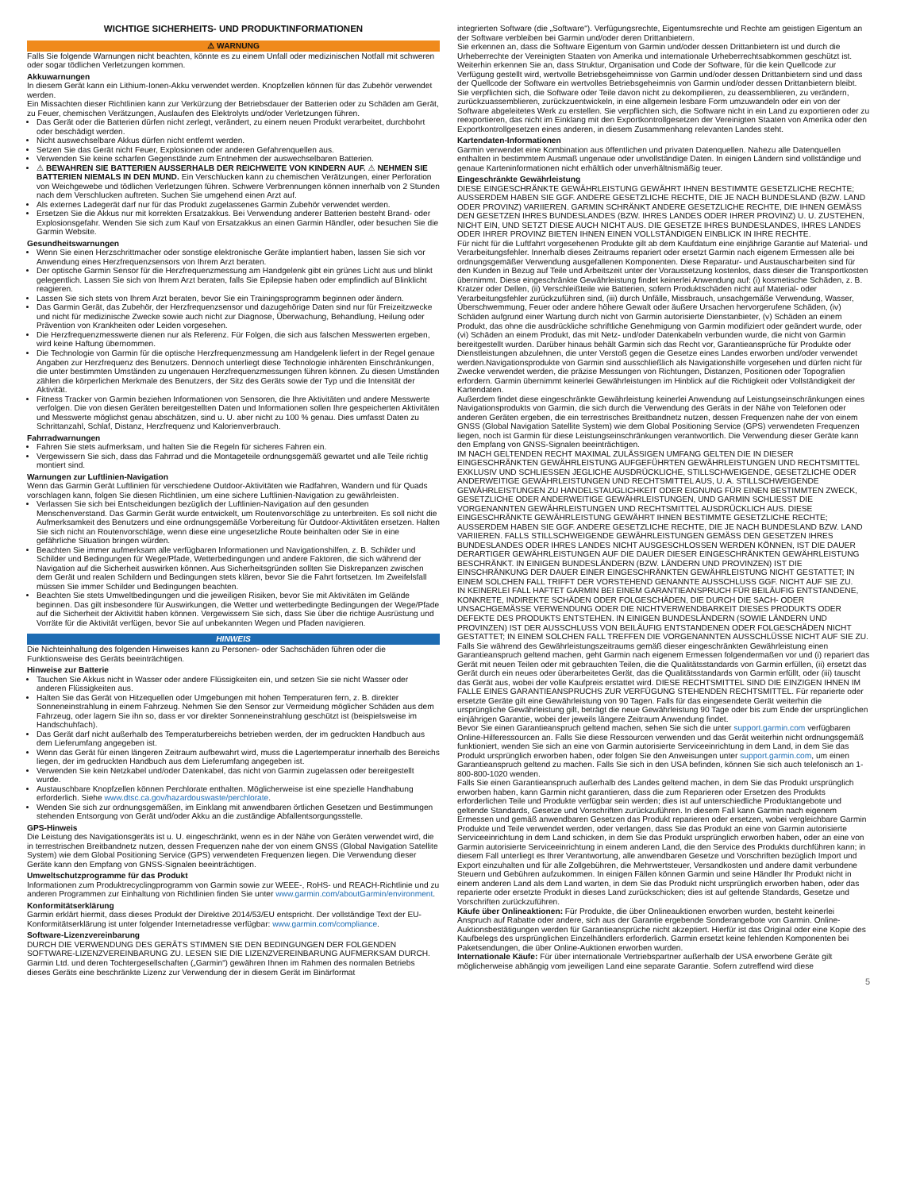WICHTIGE SICHERHEITS- UND PRODUKTINFORMATIONEN
⚠ WARNUNG
Falls Sie folgende Warnungen nicht beachten, könnte es zu einem Unfall oder medizinischen Notfall mit schweren oder sogar tödlichen Verletzungen kommen.
Akkuwarnungen
In diesem Gerät kann ein Lithium-Ionen-Akku verwendet werden. Knopfzellen können für das Zubehör verwendet werden.
Ein Missachten dieser Richtlinien kann zur Verkürzung der Betriebsdauer der Batterien oder zu Schäden am Gerät, zu Feuer, chemischen Verätzungen, Auslaufen des Elektrolyts und/oder Verletzungen führen.
Das Gerät oder die Batterien dürfen nicht zerlegt, verändert, zu einem neuen Produkt verarbeitet, durchbohrt oder beschädigt werden.
Nicht auswechselbare Akkus dürfen nicht entfernt werden.
Setzen Sie das Gerät nicht Feuer, Explosionen oder anderen Gefahrenquellen aus.
Verwenden Sie keine scharfen Gegenstände zum Entnehmen der auswechselbaren Batterien.
⚠ BEWAHREN SIE BATTERIEN AUSSERHALB DER REICHWEITE VON KINDERN AUF. ⚠ NEHMEN SIE BATTERIEN NIEMALS IN DEN MUND. Ein Verschlucken kann zu chemischen Verätzungen, einer Perforation von Weichgewebe und tödlichen Verletzungen führen. Schwere Verbrennungen können innerhalb von 2 Stunden nach dem Verschlucken auftreten. Suchen Sie umgehend einen Arzt auf.
Als externes Ladegerät darf nur für das Produkt zugelassenes Garmin Zubehör verwendet werden.
Ersetzen Sie die Akkus nur mit korrekten Ersatzakkus. Bei Verwendung anderer Batterien besteht Brand- oder Explosionsgefahr. Wenden Sie sich zum Kauf von Ersatzakkus an einen Garmin Händler, oder besuchen Sie die Garmin Website.
Gesundheitswarnungen
Wenn Sie einen Herzschrittmacher oder sonstige elektronische Geräte implantiert haben, lassen Sie sich vor Anwendung eines Herzfrequenzsensors von Ihrem Arzt beraten.
Der optische Garmin Sensor für die Herzfrequenzmessung am Handgelenk gibt ein grünes Licht aus und blinkt gelegentlich. Lassen Sie sich von Ihrem Arzt beraten, falls Sie Epilepsie haben oder empfindlich auf Blinklicht reagieren.
Lassen Sie sich stets von Ihrem Arzt beraten, bevor Sie ein Trainingsprogramm beginnen oder ändern.
Das Garmin Gerät, das Zubehör, der Herzfrequenzsensor und dazugehörige Daten sind nur für Freizeitzwecke und nicht für medizinische Zwecke sowie auch nicht zur Diagnose, Überwachung, Behandlung, Heilung oder Prävention von Krankheiten oder Leiden vorgesehen.
Die Herzfrequenzmesswerte dienen nur als Referenz. Für Folgen, die sich aus falschen Messwerten ergeben, wird keine Haftung übernommen.
Die Technologie von Garmin für die optische Herzfrequenzmessung am Handgelenk liefert in der Regel genaue Angaben zur Herzfrequenz des Benutzers. Dennoch unterliegt diese Technologie inhärenten Einschränkungen, die unter bestimmten Umständen zu ungenauen Herzfrequenzmessungen führen können. Zu diesen Umständen zählen die körperlichen Merkmale des Benutzers, der Sitz des Geräts sowie der Typ und die Intensität der Aktivität.
Fitness Tracker von Garmin beziehen Informationen von Sensoren, die Ihre Aktivitäten und andere Messwerte verfolgen. Die von diesen Geräten bereitgestellten Daten und Informationen sollen Ihre gespeicherten Aktivitäten und Messwerte möglichst genau abschätzen, sind u. U. aber nicht zu 100 % genau. Dies umfasst Daten zu Schrittanzahl, Schlaf, Distanz, Herzfrequenz und Kalorienverbrauch.
Fahrradwarnungen
Fahren Sie stets aufmerksam, und halten Sie die Regeln für sicheres Fahren ein.
Vergewissern Sie sich, dass das Fahrrad und die Montageteile ordnungsgemäß gewartet und alle Teile richtig montiert sind.
Warnungen zur Luftlinien-Navigation
Wenn das Garmin Gerät Luftlinien für verschiedene Outdoor-Aktivitäten wie Radfahren, Wandern und für Quads vorschlagen kann, folgen Sie diesen Richtlinien, um eine sichere Luftlinien-Navigation zu gewährleisten.
Verlassen Sie sich bei Entscheidungen bezüglich der Luftlinien-Navigation auf den gesunden Menschenverstand. Das Garmin Gerät wurde entwickelt, um Routenvorschläge zu unterbreiten. Es soll nicht die Aufmerksamkeit des Benutzers und eine ordnungsgemäße Vorbereitung für Outdoor-Aktivitäten ersetzen. Halten Sie sich nicht an Routenvorschläge, wenn diese eine ungesetzliche Route beinhalten oder Sie in eine gefährliche Situation bringen würden.
Beachten Sie immer aufmerksam alle verfügbaren Informationen und Navigationshilfen, z. B. Schilder und Schilder und Bedingungen für Wege/Pfade, Wetterbedingungen und andere Faktoren, die sich während der Navigation auf die Sicherheit auswirken können. Aus Sicherheitsgründen sollten Sie Diskrepanzen zwischen dem Gerät und realen Schildern und Bedingungen stets klären, bevor Sie die Fahrt fortsetzen. Im Zweifelsfall müssen Sie immer Schilder und Bedingungen beachten.
Beachten Sie stets Umweltbedingungen und die jeweiligen Risiken, bevor Sie mit Aktivitäten im Gelände beginnen. Das gilt insbesondere für Auswirkungen, die Wetter und wetterbedingte Bedingungen der Wege/Pfade auf die Sicherheit der Aktivität haben können. Vergewissern Sie sich, dass Sie über die richtige Ausrüstung und Vorräte für die Aktivität verfügen, bevor Sie auf unbekannten Wegen und Pfaden navigieren.
HINWEIS
Die Nichteinhaltung des folgenden Hinweises kann zu Personen- oder Sachschäden führen oder die Funktionsweise des Geräts beeinträchtigen.
Hinweise zur Batterie
Tauchen Sie Akkus nicht in Wasser oder andere Flüssigkeiten ein, und setzen Sie sie nicht Wasser oder anderen Flüssigkeiten aus.
Halten Sie das Gerät von Hitzequellen oder Umgebungen mit hohen Temperaturen fern, z. B. direkter Sonneneinstrahlung in einem Fahrzeug. Nehmen Sie den Sensor zur Vermeidung möglicher Schäden aus dem Fahrzeug, oder lagern Sie ihn so, dass er vor direkter Sonneneinstrahlung geschützt ist (beispielsweise im Handschuhfach).
Das Gerät darf nicht außerhalb des Temperaturbereichs betrieben werden, der im gedruckten Handbuch aus dem Lieferumfang angegeben ist.
Wenn das Gerät für einen längeren Zeitraum aufbewahrt wird, muss die Lagertemperatur innerhalb des Bereichs liegen, der im gedruckten Handbuch aus dem Lieferumfang angegeben ist.
Verwenden Sie kein Netzkabel und/oder Datenkabel, das nicht von Garmin zugelassen oder bereitgestellt wurde.
Austauschbare Knopfzellen können Perchlorate enthalten. Möglicherweise ist eine spezielle Handhabung erforderlich. Siehe www.dtsc.ca.gov/hazardouswaste/perchlorate.
Wenden Sie sich zur ordnungsgemäßen, im Einklang mit anwendbaren örtlichen Gesetzen und Bestimmungen stehenden Entsorgung von Gerät und/oder Akku an die zuständige Abfallentsorgungsstelle.
GPS-Hinweis
Die Leistung des Navigationsgeräts ist u. U. eingeschränkt, wenn es in der Nähe von Geräten verwendet wird, die in terrestrischen Breitbandnetz nutzen, dessen Frequenzen nahe der von einem GNSS (Global Navigation Satellite System) wie dem Global Positioning Service (GPS) verwendeten Frequenzen liegen. Die Verwendung dieser Geräte kann den Empfang von GNSS-Signalen beeinträchtigen.
Umweltschutzprogramme für das Produkt
Informationen zum Produktrecyclingprogramm von Garmin sowie zur WEEE-, RoHS- und REACH-Richtlinie und zu anderen Programmen zur Einhaltung von Richtlinien finden Sie unter www.garmin.com/aboutGarmin/environment.
Konformitätserklärung
Garmin erklärt hiermit, dass dieses Produkt der Direktive 2014/53/EU entspricht. Der vollständige Text der EU-Konformitätserklärung ist unter folgender Internetadresse verfügbar: www.garmin.com/compliance.
Software-Lizenzvereinbarung
DURCH DIE VERWENDUNG DES GERÄTS STIMMEN SIE DEN BEDINGUNGEN DER FOLGENDEN SOFTWARE-LIZENZVEREINBARUNG ZU. LESEN SIE DIE LIZENZVEREINBARUNG AUFMERKSAM DURCH.
Garmin Ltd. und deren Tochtergesellschaften („Garmin“) gewähren Ihnen im Rahmen des normalen Betriebs dieses Geräts eine beschränkte Lizenz zur Verwendung der in diesem Gerät im Binärformat
integrierten Software (die „Software“). Verfügungsrechte, Eigentumsrechte und Rechte am geistigen Eigentum an der Software verbleiben bei Garmin und/oder deren Drittanbietern.
Sie erkennen an, dass die Software Eigentum von Garmin und/oder dessen Drittanbietern ist und durch die Urheberrechte der Vereinigten Staaten von Amerika und internationale Urheberrechtsabkommen geschützt ist. Weiterhin erkennen Sie an, dass Struktur, Organisation und Code der Software, für die kein Quellcode zur Verfügung gestellt wird, wertvolle Betriebsgeheimnisse von Garmin und/oder dessen Drittanbietern sind und dass der Quellcode der Software ein wertvolles Betriebsgeheimnis von Garmin und/oder dessen Drittanbietern bleibt. Sie verpflichten sich, die Software oder Teile davon nicht zu dekompilieren, zu deassemblieren, zu verändern, zurückzuassemblieren, zurückzuentwickeln, in eine allgemein lesbare Form umzuwandeln oder ein von der Software abgeleitetes Werk zu erstellen. Sie verpflichten sich, die Software nicht in ein Land zu exportieren oder zu reexportieren, das nicht im Einklang mit den Exportkontrollgesetzen der Vereinigten Staaten von Amerika oder den Exportkontrollgesetzen eines anderen, in diesem Zusammenhang relevanten Landes steht.
Kartendaten-Informationen
Garmin verwendet eine Kombination aus öffentlichen und privaten Datenquellen. Nahezu alle Datenquellen enthalten in bestimmtem Ausmaß ungenaue oder unvollständige Daten. In einigen Ländern sind vollständige und genaue Karteninformationen nicht erhältlich oder unverhältnismäßig teuer.
Eingeschränkte Gewährleistung
DIESE EINGESCHRÄNKTE GEWÄHRLEISTUNG GEWÄHRT IHNEN BESTIMMTE GESETZLICHE RECHTE; AUSSERDEM HABEN SIE GGF. ANDERE GESETZLICHE RECHTE, DIE JE NACH BUNDESLAND (BZW. LAND ODER PROVINZ) VARIIEREN. GARMIN SCHRÄNKT ANDERE GESETZLICHE RECHTE, DIE IHNEN GEMÄSS DEN GESETZEN IHRES BUNDESLANDES (BZW. IHRES LANDES ODER IHRER PROVINZ) U. U. ZUSTEHEN, NICHT EIN, UND SETZT DIESE AUCH NICHT AUS. DIE GESETZE IHRES BUNDESLANDES, IHRES LANDES ODER IHRER PROVINZ BIETEN IHNEN EINEN VOLLSTÄNDIGEN EINBLICK IN IHRE RECHTE.
Für nicht für die Luftfahrt vorgesehenen Produkte gilt ab dem Kaufdatum eine einjährige Garantie auf Material- und Verarbeitungsfehler. Innerhalb dieses Zeitraums repariert oder ersetzt Garmin nach eigenem Ermessen alle bei ordnungsgemäßer Verwendung ausgefallenen Komponenten. Diese Reparatur- und Austauscharbeiten sind für den Kunden in Bezug auf Teile und Arbeitszeit unter der Voraussetzung kostenlos, dass dieser die Transportkosten übernimmt. Diese eingeschränkte Gewährleistung findet keinerlei Anwendung auf: (i) kosmetische Schäden, z. B. Kratzer oder Dellen, (ii) Verschleißteile wie Batterien, sofern Produktschäden nicht auf Material- oder Verarbeitungsfehler zurückzuführen sind, (iii) durch Unfälle, Missbrauch, unsachgemäße Verwendung, Wasser, Überschwemmung, Feuer oder andere höhere Gewalt oder äußere Ursachen hervorgerufene Schäden, (iv) Schäden aufgrund einer Wartung durch nicht von Garmin autorisierte Dienstanbieter, (v) Schäden an einem Produkt, das ohne die ausdrückliche schriftliche Genehmigung von Garmin modifiziert oder geändert wurde, oder (vi) Schäden an einem Produkt, das mit Netz- und/oder Datenkabeln verbunden wurde, die nicht von Garmin bereitgestellt wurden. Darüber hinaus behält Garmin sich das Recht vor, Garantieansprüche für Produkte oder Dienstleistungen abzulehnen, die unter Verstoß gegen die Gesetze eines Landes erworben und/oder verwendet werden.Navigationsprodukte von Garmin sind ausschließlich als Navigationshilfe vorgesehen und dürfen nicht für Zwecke verwendet werden, die präzise Messungen von Richtungen, Distanzen, Positionen oder Topografien erfordern. Garmin übernimmt keinerlei Gewährleistungen im Hinblick auf die Richtigkeit oder Vollständigkeit der Kartendaten.
Außerdem findet diese eingeschränkte Gewährleistung keinerlei Anwendung auf Leistungseinschränkungen eines Navigationsprodukts von Garmin, die sich durch die Verwendung des Geräts in der Nähe von Telefonen oder anderen Geräten ergeben, die ein terrestrisches Breitbandnetz nutzen, dessen Frequenzen nahe der von einem GNSS (Global Navigation Satellite System) wie dem Global Positioning Service (GPS) verwendeten Frequenzen liegen, noch ist Garmin für diese Leistungseinschränkungen verantwortlich. Die Verwendung dieser Geräte kann den Empfang von GNSS-Signalen beeinträchtigen.
IM NACH GELTENDEN RECHT MAXIMAL ZULÄSSIGEN UMFANG GELTEN DIE IN DIESER EINGESCHRÄNKTEN GEWÄHRLEISTUNG AUFGEFÜHRTEN GEWÄHRLEISTUNGEN UND RECHTSMITTEL EXKLUSIV UND SCHLIESSEN JEGLICHE AUSDRÜCKLICHE, STILLSCHWEIGENDE, GESETZLICHE ODER ANDERWEITIGE GEWÄHRLEISTUNGEN UND RECHTSMITTEL AUS, U. A. STILLSCHWEIGENDE GEWÄHRLEISTUNGEN ZU HANDELSTAUGLICHKEIT ODER EIGNUNG FÜR EINEN BESTIMMTEN ZWECK, GESETZLICHE ODER ANDERWEITIGE GEWÄHRLEISTUNGEN, UND GARMIN SCHLIESST DIE VORGENANNTEN GEWÄHRLEISTUNGEN UND RECHTSMITTEL AUSDRÜCKLICH AUS. DIESE EINGESCHRÄNKTE GEWÄHRLEISTUNG GEWÄHRT IHNEN BESTIMMTE GESETZLICHE RECHTE; AUSSERDEM HABEN SIE GGF. ANDERE GESETZLICHE RECHTE, DIE JE NACH BUNDESLAND BZW. LAND VARIIEREN. FALLS STILLSCHWEIGENDE GEWÄHRLEISTUNGEN GEMÄSS DEN GESETZEN IHRES BUNDESLANDES ODER IHRES LANDES NICHT AUSGESCHLOSSEN WERDEN KÖNNEN, IST DIE DAUER DERARTIGER GEWÄHRLEISTUNGEN AUF DIE DAUER DIESER EINGESCHRÄNKTEN GEWÄHRLEISTUNG BESCHRÄNKT. IN EINIGEN BUNDESLÄNDERN (BZW. LÄNDERN UND PROVINZEN) IST DIE EINSCHRÄNKUNG DER DAUER EINER EINGESCHRÄNKTEN GEWÄHRLEISTUNG NICHT GESTATTET; IN EINEM SOLCHEN FALL TRIFFT DER VORSTEHEND GENANNTE AUSSCHLUSS GGF. NICHT AUF SIE ZU.
IN KEINERLEI FALL HAFTET GARMIN BEI EINEM GARANTIEANSPRUCH FÜR BEILÄUFIG ENTSTANDENE, KONKRETE, INDIREKTE SCHÄDEN ODER FOLGESCHÄDEN, DIE DURCH DIE SACH- ODER UNSACHGEMÄSSE VERWENDUNG ODER DIE NICHTVERWENDBARKEIT DIESES PRODUKTS ODER DEFEKTE DES PRODUKTS ENTSTEHEN. IN EINIGEN BUNDESLÄNDERN (SOWIE LÄNDERN UND PROVINZEN) IST DER AUSSCHLUSS VON BEILÄUFIG ENTSTANDENEN ODER FOLGESCHÄDEN NICHT GESTATTET; IN EINEM SOLCHEN FALL TREFFEN DIE VORGENANNTEN AUSSCHLÜSSE NICHT AUF SIE ZU.
Falls Sie während des Gewährleistungszeitraums gemäß dieser eingeschränkten Gewährleistung einen Garantieanspruch geltend machen, geht Garmin nach eigenem Ermessen folgendermaßen vor und (i) repariert das Gerät mit neuen Teilen oder mit gebrauchten Teilen, die die Qualitätsstandards von Garmin erfüllen, (ii) ersetzt das Gerät durch ein neues oder überarbeitetes Gerät, das die Qualitätsstandards von Garmin erfüllt, oder (iii) tauscht das Gerät aus, wobei der volle Kaufpreis erstattet wird. DIESE RECHTSMITTEL SIND DIE EINZIGEN IHNEN IM FALLE EINES GARANTIEANSPRUCHS ZUR VERFÜGUNG STEHENDEN RECHTSMITTEL. Für reparierte oder ersetzte Geräte gilt eine Gewährleistung von 90 Tagen. Falls für das eingesendete Gerät weiterhin die ursprüngliche Gewährleistung gilt, beträgt die neue Gewährleistung 90 Tage oder bis zum Ende der ursprünglichen einjährigen Garantie, wobei der jeweils längere Zeitraum Anwendung findet.
Bevor Sie einen Garantieanspruch geltend machen, sehen Sie sich die unter support.garmin.com verfügbaren Online-Hilferessourcen an. Falls Sie diese Ressourcen verwenden und das Gerät weiterhin nicht ordnungsgemäß funktioniert, wenden Sie sich an eine von Garmin autorisierte Serviceeinrichtung in dem Land, in dem Sie das Produkt ursprünglich erworben haben, oder folgen Sie den Anweisungen unter support.garmin.com, um einen Garantieanspruch geltend zu machen. Falls Sie sich in den USA befinden, können Sie sich auch telefonisch an 1-800-800-1020 wenden.
Falls Sie einen Garantieanspruch außerhalb des Landes geltend machen, in dem Sie das Produkt ursprünglich erworben haben, kann Garmin nicht garantieren, dass die zum Reparieren oder Ersetzen des Produkts erforderlichen Teile und Produkte verfügbar sein werden; dies ist auf unterschiedliche Produktangebote und geltende Standards, Gesetze und Vorschriften zurückzuführen. In diesem Fall kann Garmin nach eigenem Ermessen und gemäß anwendbaren Gesetzen das Produkt reparieren oder ersetzen, wobei vergleichbare Garmin Produkte und Teile verwendet werden, oder verlangen, dass Sie das Produkt an eine von Garmin autorisierte Serviceeinrichtung in dem Land schicken, in dem Sie das Produkt ursprünglich erworben haben, oder an eine von Garmin autorisierte Serviceeinrichtung in einem anderen Land, die den Service des Produkts durchführen kann; in diesem Fall unterliegt es Ihrer Verantwortung, alle anwendbaren Gesetze und Vorschriften bezüglich Import und Export einzuhalten und für alle Zollgebühren, die Mehrwertsteuer, Versandkosten und andere damit verbundene Steuern und Gebühren aufzukommen. In einigen Fällen können Garmin und seine Händler Ihr Produkt nicht in einem anderen Land als dem Land warten, in dem Sie das Produkt nicht ursprünglich erworben haben, oder das reparierte oder ersetzte Produkt in dieses Land zurückschicken; dies ist auf geltende Standards, Gesetze und Vorschriften zurückzuführen.
Käufe über Onlineaktionen: Für Produkte, die über Onlineauktionen erworben wurden, besteht keinerlei Anspruch auf Rabatte oder andere, sich aus der Garantie ergebende Sonderangebote von Garmin. Online-Auktionsbestätigungen werden für Garantieansprüche nicht akzeptiert. Hierfür ist das Original oder eine Kopie des Kaufbelegs des ursprünglichen Einzelhändlers erforderlich. Garmin ersetzt keine fehlenden Komponenten bei Paketsendungen, die über Online-Auktionen erworben wurden.
Internationale Käufe: Für über internationale Vertriebspartner außerhalb der USA erworbene Geräte gilt möglicherweise abhängig vom jeweiligen Land eine separate Garantie. Sofern zutreffend wird diese
5